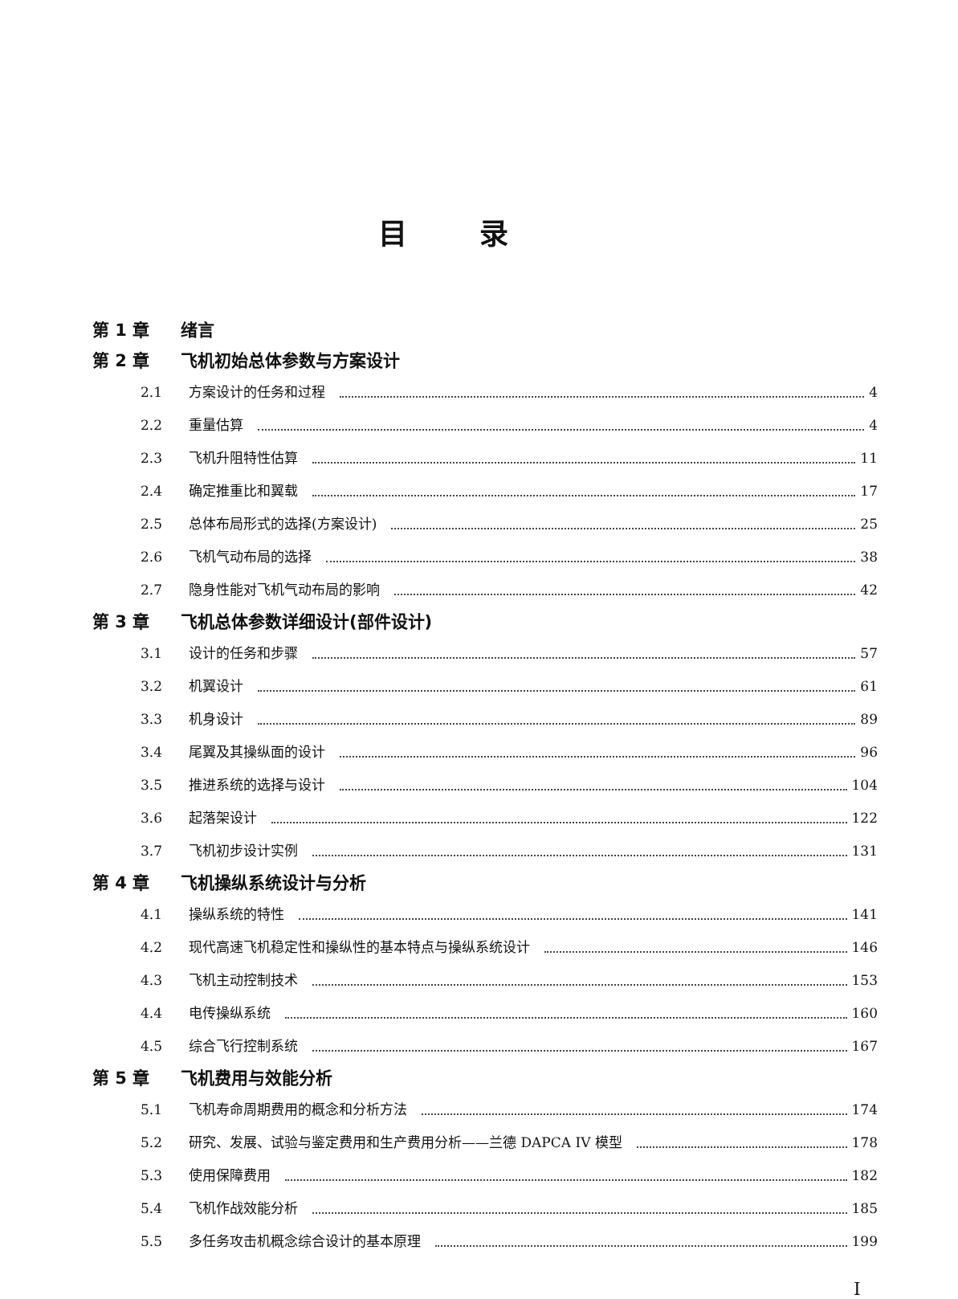目录
第 1 章 绪言
第 2 章 飞机初始总体参数与方案设计
2.1 方案设计的任务和过程 4
2.2 重量估算 4
2.3 飞机升阻特性估算 11
2.4 确定推重比和翼载 17
2.5 总体布局形式的选择(方案设计) 25
2.6 飞机气动布局的选择 38
2.7 隐身性能对飞机气动布局的影响 42
第 3 章 飞机总体参数详细设计(部件设计)
3.1 设计的任务和步骤 57
3.2 机翼设计 61
3.3 机身设计 89
3.4 尾翼及其操纵面的设计 96
3.5 推进系统的选择与设计 104
3.6 起落架设计 122
3.7 飞机初步设计实例 131
第 4 章 飞机操纵系统设计与分析
4.1 操纵系统的特性 141
4.2 现代高速飞机稳定性和操纵性的基本特点与操纵系统设计 146
4.3 飞机主动控制技术 153
4.4 电传操纵系统 160
4.5 综合飞行控制系统 167
第 5 章 飞机费用与效能分析
5.1 飞机寿命周期费用的概念和分析方法 174
5.2 研究、发展、试验与鉴定费用和生产费用分析——兰德 DAPCA IV 模型 178
5.3 使用保障费用 182
5.4 飞机作战效能分析 185
5.5 多任务攻击机概念综合设计的基本原理 199
I